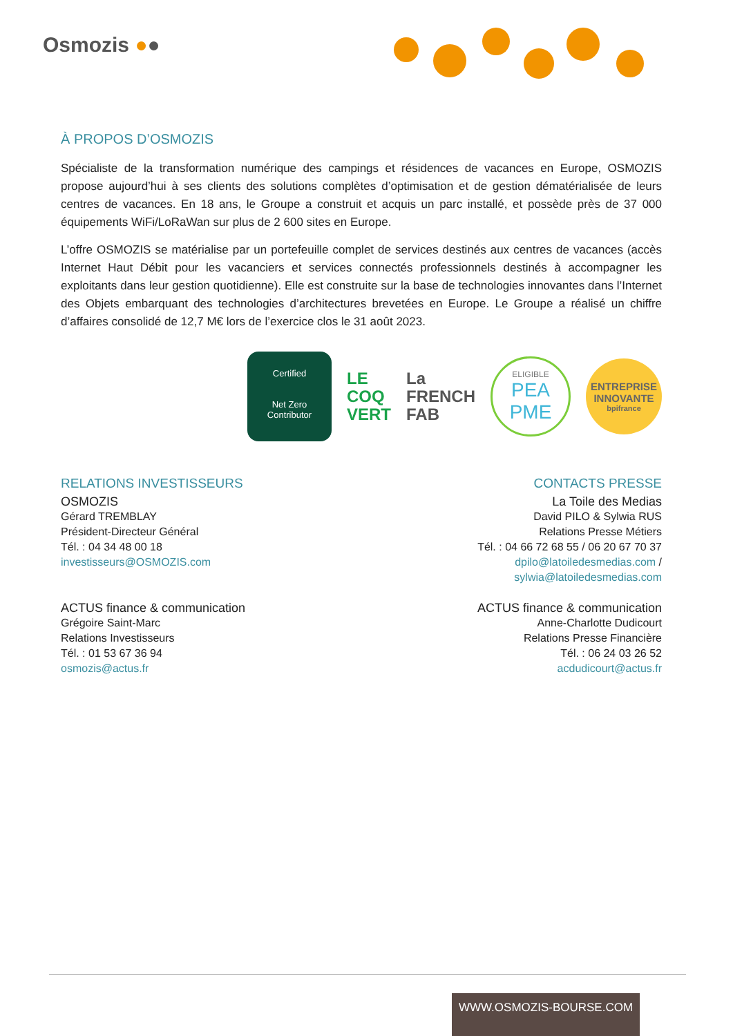Osmozis ●●
À PROPOS D’OSMOZIS
Spécialiste de la transformation numérique des campings et résidences de vacances en Europe, OSMOZIS propose aujourd’hui à ses clients des solutions complètes d’optimisation et de gestion dématérialisée de leurs centres de vacances. En 18 ans, le Groupe a construit et acquis un parc installé, et possède près de 37 000 équipements WiFi/LoRaWan sur plus de 2 600 sites en Europe.
L’offre OSMOZIS se matérialise par un portefeuille complet de services destinés aux centres de vacances (accès Internet Haut Débit pour les vacanciers et services connectés professionnels destinés à accompagner les exploitants dans leur gestion quotidienne). Elle est construite sur la base de technologies innovantes dans l’Internet des Objets embarquant des technologies d’architectures brevetées en Europe. Le Groupe a réalisé un chiffre d’affaires consolidé de 12,7 M€ lors de l’exercice clos le 31 août 2023.
Certified
Net Zero
Contributor
LE
COQ
VERT
La
FRENCH
FAB
ELIGIBLE
PEA
PME
ENTREPRISE
INNOVANTE
bpifrance
RELATIONS INVESTISSEURS
OSMOZIS
Gérard TREMBLAY
Président-Directeur Général
Tél. : 04 34 48 00 18
investisseurs@OSMOZIS.com
ACTUS finance & communication
Grégoire Saint-Marc
Relations Investisseurs
Tél. : 01 53 67 36 94
osmozis@actus.fr
CONTACTS PRESSE
La Toile des Medias
David PILO & Sylwia RUS
Relations Presse Métiers
Tél. : 04 66 72 68 55 / 06 20 67 70 37
dpilo@latoiledesmedias.com /
sylwia@latoiledesmedias.com
ACTUS finance & communication
Anne-Charlotte Dudicourt
Relations Presse Financière
Tél. : 06 24 03 26 52
acdudicourt@actus.fr
WWW.OSMOZIS-BOURSE.COM